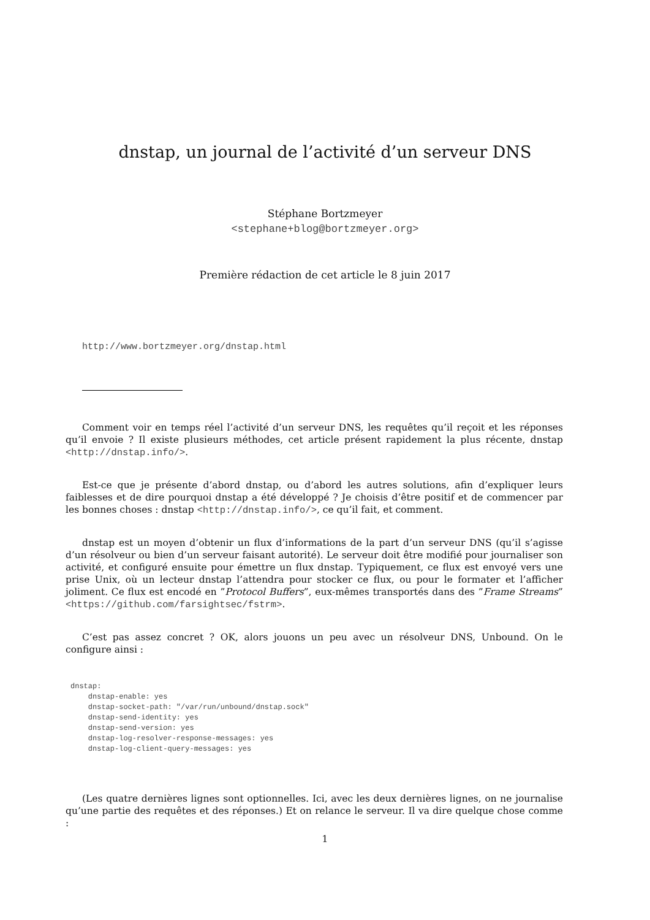dnstap, un journal de l’activité d’un serveur DNS
Stéphane Bortzmeyer
<stephane+blog@bortzmeyer.org>
Première rédaction de cet article le 8 juin 2017
http://www.bortzmeyer.org/dnstap.html
Comment voir en temps réel l’activité d’un serveur DNS, les requêtes qu’il reçoit et les réponses qu’il envoie ? Il existe plusieurs méthodes, cet article présent rapidement la plus récente, dnstap <http://dnstap.info/>.
Est-ce que je présente d’abord dnstap, ou d’abord les autres solutions, afin d’expliquer leurs faiblesses et de dire pourquoi dnstap a été développé ? Je choisis d’être positif et de commencer par les bonnes choses : dnstap <http://dnstap.info/>, ce qu’il fait, et comment.
dnstap est un moyen d’obtenir un flux d’informations de la part d’un serveur DNS (qu’il s’agisse d’un résolveur ou bien d’un serveur faisant autorité). Le serveur doit être modifié pour journaliser son activité, et configuré ensuite pour émettre un flux dnstap. Typiquement, ce flux est envoyé vers une prise Unix, où un lecteur dnstap l’attendra pour stocker ce flux, ou pour le formater et l’afficher joliment. Ce flux est encodé en ”Protocol Buffers”, eux-mêmes transportés dans des ”Frame Streams” <https://github.com/farsightsec/fstrm>.
C’est pas assez concret ? OK, alors jouons un peu avec un résolveur DNS, Unbound. On le configure ainsi :
dnstap:
    dnstap-enable: yes
    dnstap-socket-path: "/var/run/unbound/dnstap.sock"
    dnstap-send-identity: yes
    dnstap-send-version: yes
    dnstap-log-resolver-response-messages: yes
    dnstap-log-client-query-messages: yes
(Les quatre dernières lignes sont optionnelles. Ici, avec les deux dernières lignes, on ne journalise qu’une partie des requêtes et des réponses.) Et on relance le serveur. Il va dire quelque chose comme :
1